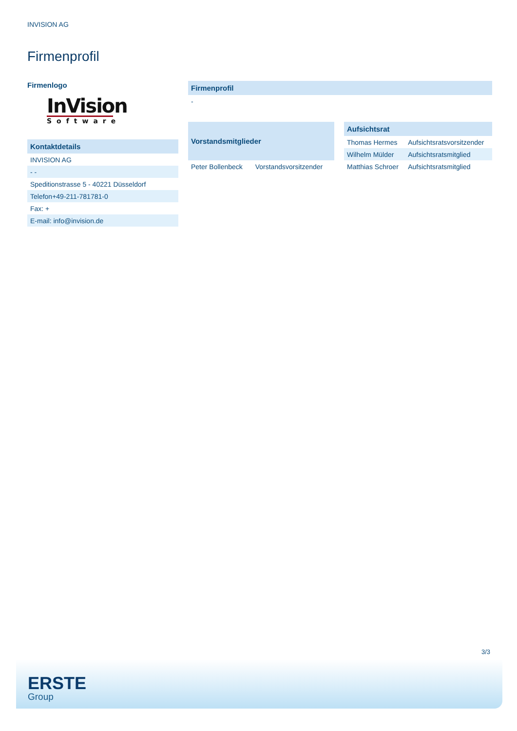INVISION AG
Firmenprofil
Firmenlogo
InVision
Software
| Kontaktdetails |
| --- |
| INVISION AG |
| - - |
| Speditionstrasse 5 - 40221 Düsseldorf |
| Telefon+49-211-781781-0 |
| Fax: + |
| E-mail: info@invision.de |
| Firmenprofil |
| --- |
| - |
| Vorstandsmitglieder | |
| --- | --- |
| Peter Bollenbeck | Vorstandsvorsitzender |
| Aufsichtsrat | |
| --- | --- |
| Thomas Hermes | Aufsichtsratsvorsitzender |
| Wilhelm Mülder | Aufsichtsratsmitglied |
| Matthias Schroer | Aufsichtsratsmitglied |
3/3
ERSTE
Group